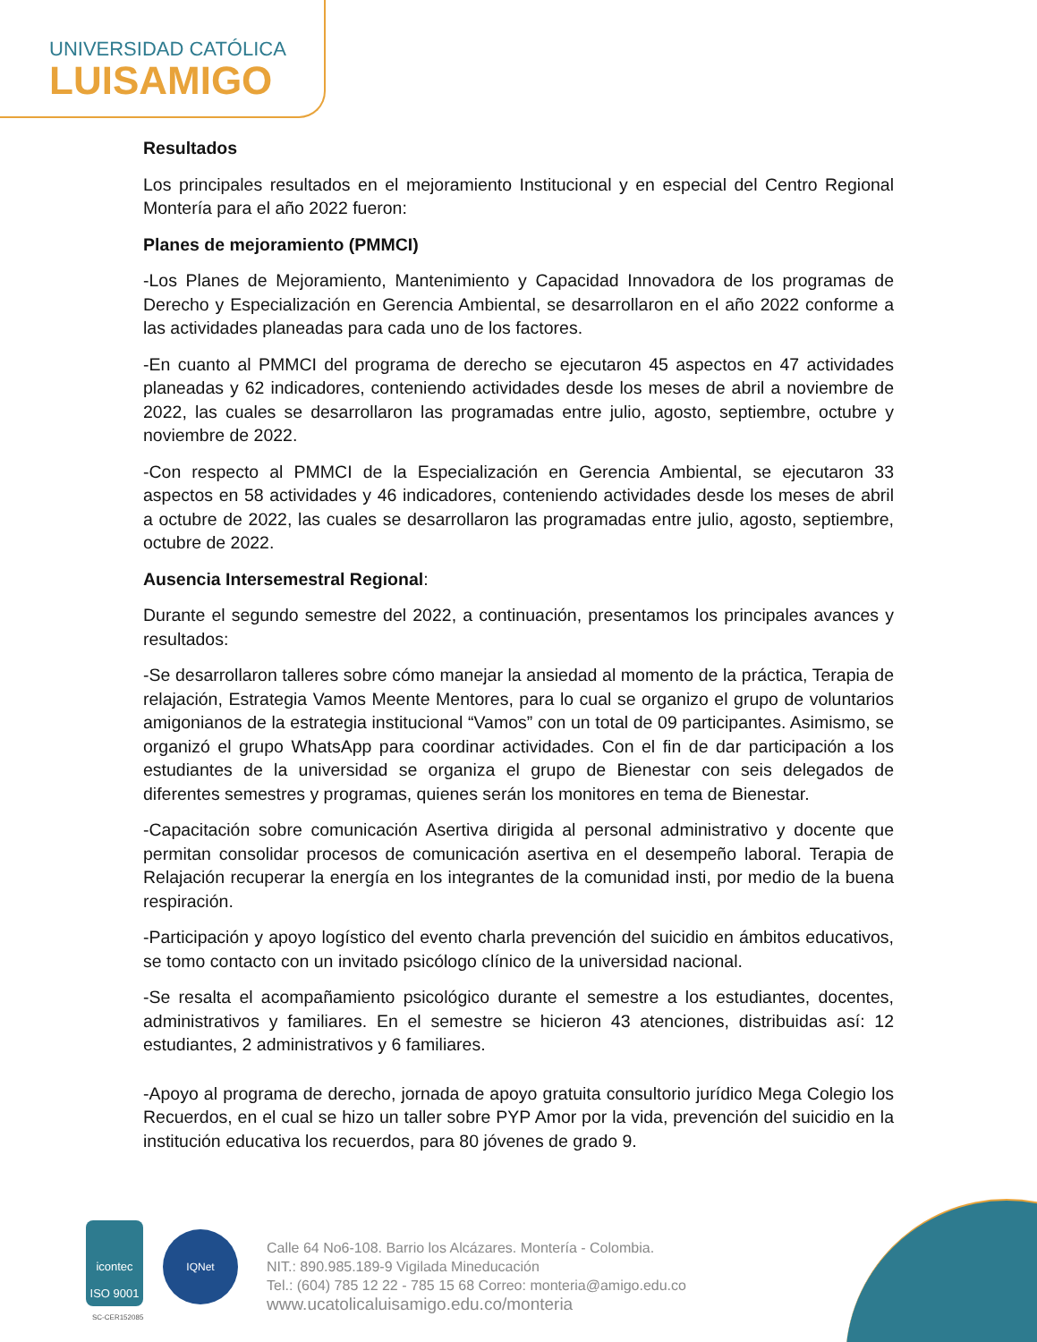UNIVERSIDAD CATÓLICA
LUISAMIGO
Resultados
Los principales resultados en el mejoramiento Institucional y en especial del Centro Regional Montería para el año 2022 fueron:
Planes de mejoramiento (PMMCI)
-Los Planes de Mejoramiento, Mantenimiento y Capacidad Innovadora de los programas de Derecho y Especialización en Gerencia Ambiental, se desarrollaron en el año 2022 conforme a las actividades planeadas para cada uno de los factores.
-En cuanto al PMMCI del programa de derecho se ejecutaron 45 aspectos en 47 actividades planeadas y 62 indicadores, conteniendo actividades desde los meses de abril a noviembre de 2022, las cuales se desarrollaron las programadas entre julio, agosto, septiembre, octubre y noviembre de 2022.
-Con respecto al PMMCI de la Especialización en Gerencia Ambiental, se ejecutaron 33 aspectos en 58 actividades y 46 indicadores, conteniendo actividades desde los meses de abril a octubre de 2022, las cuales se desarrollaron las programadas entre julio, agosto, septiembre, octubre de 2022.
Ausencia Intersemestral Regional:
Durante el segundo semestre del 2022, a continuación, presentamos los principales avances y resultados:
-Se desarrollaron talleres sobre cómo manejar la ansiedad al momento de la práctica, Terapia de relajación, Estrategia Vamos Meente Mentores, para lo cual se organizo el grupo de voluntarios amigonianos de la estrategia institucional “Vamos” con un total de 09 participantes. Asimismo, se organizó el grupo WhatsApp para coordinar actividades. Con el fin de dar participación a los estudiantes de la universidad se organiza el grupo de Bienestar con seis delegados de diferentes semestres y programas, quienes serán los monitores en tema de Bienestar.
-Capacitación sobre comunicación Asertiva dirigida al personal administrativo y docente que permitan consolidar procesos de comunicación asertiva en el desempeño laboral. Terapia de Relajación recuperar la energía en los integrantes de la comunidad insti, por medio de la buena respiración.
-Participación y apoyo logístico del evento charla prevención del suicidio en ámbitos educativos, se tomo contacto con un invitado psicólogo clínico de la universidad nacional.
-Se resalta el acompañamiento psicológico durante el semestre a los estudiantes, docentes, administrativos y familiares. En el semestre se hicieron 43 atenciones, distribuidas así: 12 estudiantes, 2 administrativos y 6 familiares.
-Apoyo al programa de derecho, jornada de apoyo gratuita consultorio jurídico Mega Colegio los Recuerdos, en el cual se hizo un taller sobre PYP Amor por la vida, prevención del suicidio en la institución educativa los recuerdos, para 80 jóvenes de grado 9.
icontec
ISO 9001
SC-CER152085
IQNet
Calle 64 No6-108. Barrio los Alcázares. Montería - Colombia.
NIT.: 890.985.189-9 Vigilada Mineducación
Tel.: (604) 785 12 22 - 785 15 68 Correo: monteria@amigo.edu.co
www.ucatolicaluisamigo.edu.co/monteria